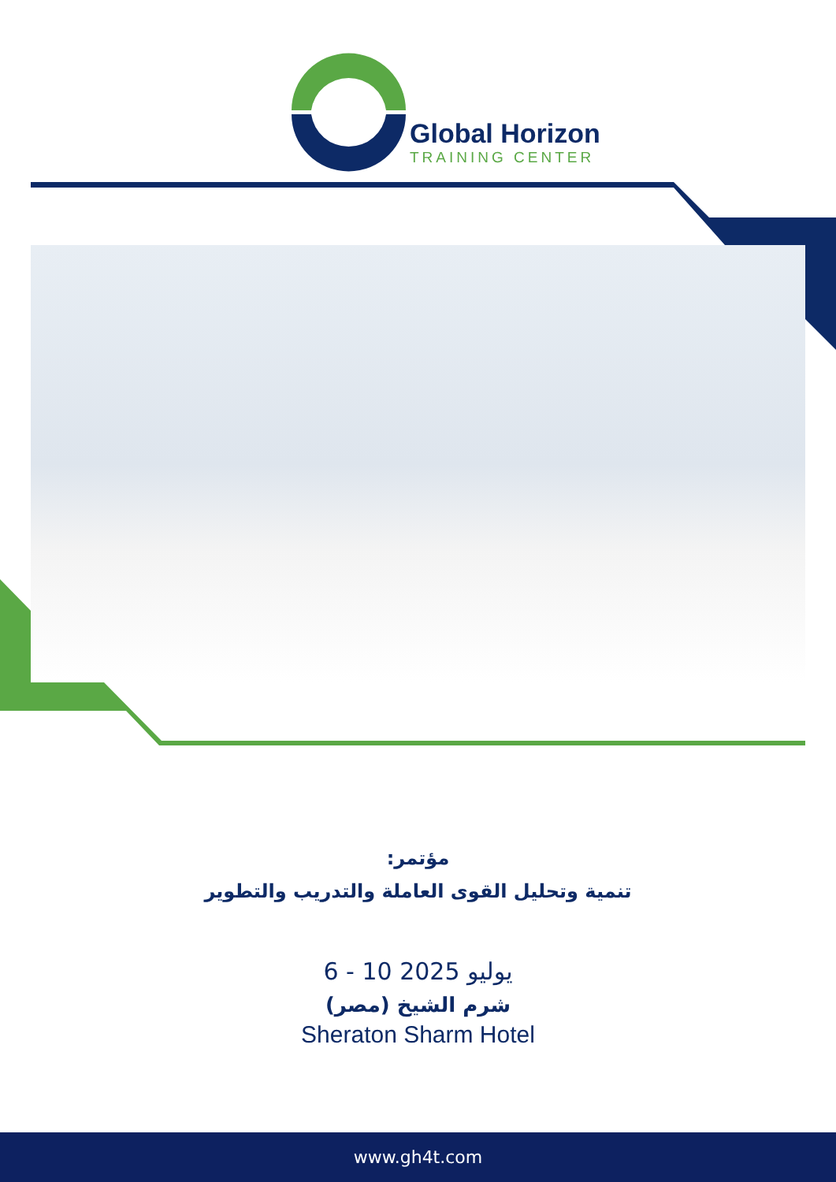Global Horizon
TRAINING CENTER
مؤتمر:
تنمية وتحليل القوى العاملة والتدريب والتطوير
6 - 10 يوليو 2025
شرم الشيخ (مصر)
Sheraton Sharm Hotel
www.gh4t.com